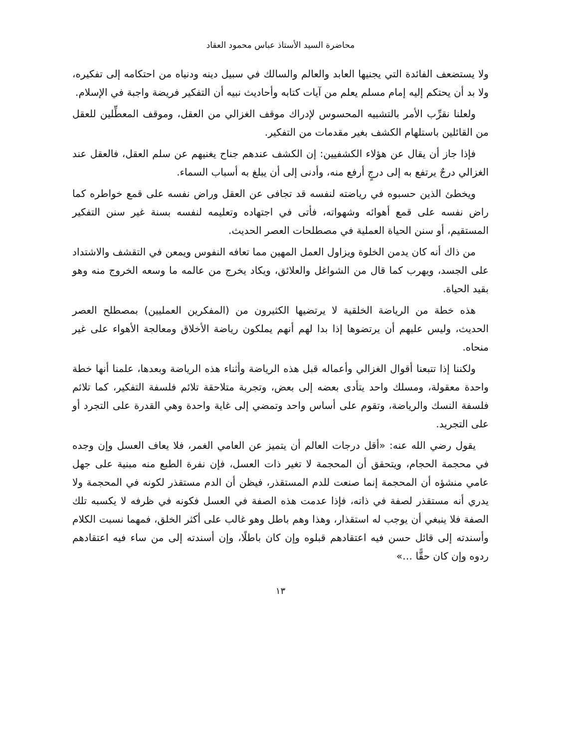محاضرة السيد الأستاذ عباس محمود العقاد
ولا يستضعف الفائدة التي يجنيها العابد والعالم والسالك في سبيل دينه ودنياه من احتكامه إلى تفكيره، ولا بد أن يحتكم إليه إمام مسلم يعلم من آيات كتابه وأحاديث نبيه أن التفكير فريضة واجبة في الإسلام.
ولعلنا نقرِّب الأمر بالتشبيه المحسوس لإدراك موقف الغزالي من العقل، وموقف المعطِّلين للعقل من القائلين باستلهام الكشف بغير مقدمات من التفكير.
فإذا جاز أن يقال عن هؤلاء الكشفيين: إن الكشف عندهم جناح يغنيهم عن سلم العقل، فالعقل عند الغزالي درجٌ يرتفع به إلى درجٍ أرفع منه، وأدنى إلى أن يبلغ به أسباب السماء.
ويخطئ الذين حسبوه في رياضته لنفسه قد تجافى عن العقل وراض نفسه على قمع خواطره كما راض نفسه على قمع أهوائه وشهواته، فأتى في اجتهاده وتعليمه لنفسه بسنة غير سنن التفكير المستقيم، أو سنن الحياة العملية في مصطلحات العصر الحديث.
من ذاك أنه كان يدمن الخلوة ويزاول العمل المهين مما تعافه النفوس ويمعن في التقشف والاشتداد على الجسد، ويهرب كما قال من الشواغل والعلائق، ويكاد يخرج من عالمه ما وسعه الخروج منه وهو بقيد الحياة.
هذه خطة من الرياضة الخلقية لا يرتضيها الكثيرون من (المفكرين العمليين) بمصطلح العصر الحديث، وليس عليهم أن يرتضوها إذا بدا لهم أنهم يملكون رياضة الأخلاق ومعالجة الأهواء على غير منحاه.
ولكننا إذا تتبعنا أقوال الغزالي وأعماله قبل هذه الرياضة وأثناء هذه الرياضة وبعدها، علمنا أنها خطة واحدة معقولة، ومسلك واحد يتأدى بعضه إلى بعض، وتجربة متلاحقة تلائم فلسفة التفكير، كما تلائم فلسفة النسك والرياضة، وتقوم على أساس واحد وتمضي إلى غاية واحدة وهي القدرة على التجرد أو على التجريد.
يقول رضي الله عنه: «أقل درجات العالم أن يتميز عن العامي الغمر، فلا يعاف العسل وإن وجده في محجمة الحجام، ويتحقق أن المحجمة لا تغير ذات العسل، فإن نفرة الطبع منه مبنية على جهل عامي منشؤه أن المحجمة إنما صنعت للدم المستقذر، فيظن أن الدم مستقذر لكونه في المحجمة ولا يدري أنه مستقذر لصفة في ذاته، فإذا عدمت هذه الصفة في العسل فكونه في ظرفه لا يكسبه تلك الصفة فلا ينبغي أن يوجب له استقذار، وهذا وهم باطل وهو غالب على أكثر الخلق، فمهما نسبت الكلام وأسندته إلى قائل حسن فيه اعتقادهم قبلوه وإن كان باطلًا، وإن أسندته إلى من ساء فيه اعتقادهم ردوه وإن كان حقًّا …»
١٣